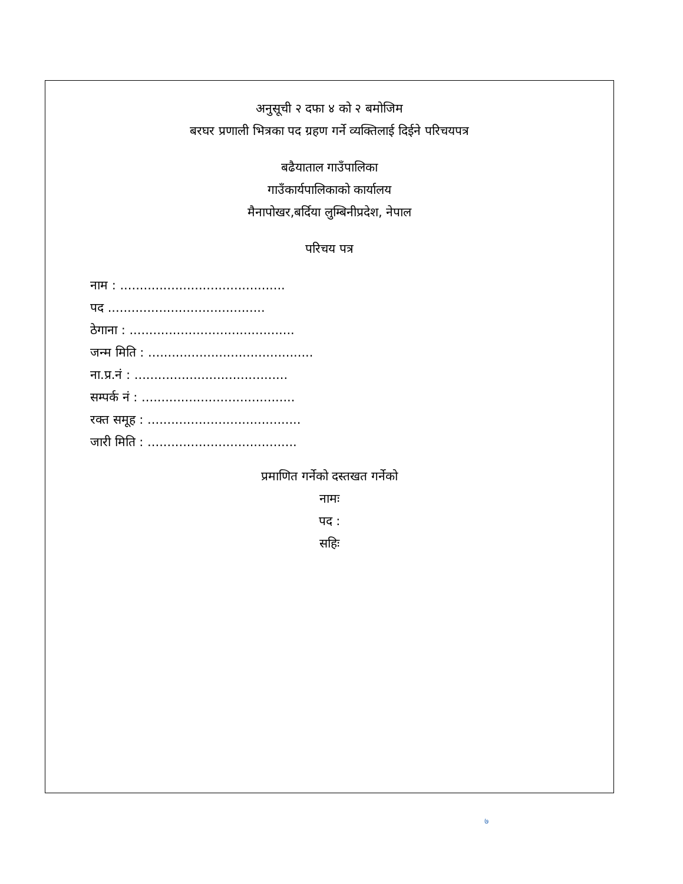अनुसूची २ दफा ४ को २ बमोजिम
बरघर प्रणाली भित्रका पद ग्रहण गर्ने व्यक्तिलाई दिईने परिचयपत्र
बढैयाताल गाउँपालिका
गाउँकार्यपालिकाको कार्यालय
मैनापोखर,बर्दिया लुम्बिनीप्रदेश, नेपाल
परिचय पत्र
नाम : ..........................................
पद ........................................
ठेगाना : ..........................................
जन्म मिति : ..........................................
ना.प्र.नं : .......................................
सम्पर्क नं : .......................................
रक्त समूह : .......................................
जारी मिति : ......................................
प्रमाणित गर्नेको दस्तखत गर्नेको
नामः
पद :
सहिः
७